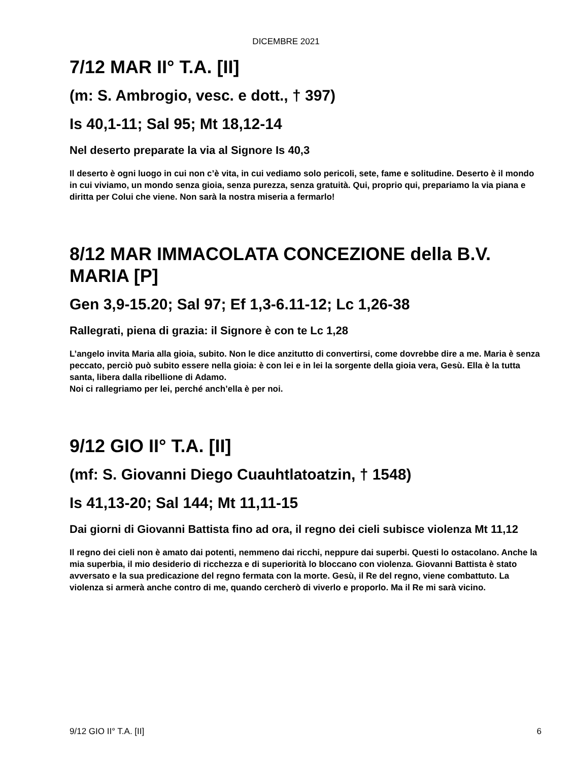DICEMBRE 2021
7/12 MAR II° T.A. [II]
(m: S. Ambrogio, vesc. e dott., † 397)
Is 40,1-11; Sal 95; Mt 18,12-14
Nel deserto preparate la via al Signore Is 40,3
Il deserto è ogni luogo in cui non c’è vita, in cui vediamo solo pericoli, sete, fame e solitudine. Deserto è il mondo in cui viviamo, un mondo senza gioia, senza purezza, senza gratuità. Qui, proprio qui, prepariamo la via piana e diritta per Colui che viene. Non sarà la nostra miseria a fermarlo!
8/12 MAR IMMACOLATA CONCEZIONE della B.V. MARIA [P]
Gen 3,9-15.20; Sal 97; Ef 1,3-6.11-12; Lc 1,26-38
Rallegrati, piena di grazia: il Signore è con te Lc 1,28
L’angelo invita Maria alla gioia, subito. Non le dice anzitutto di convertirsi, come dovrebbe dire a me. Maria è senza peccato, perciò può subito essere nella gioia: è con lei e in lei la sorgente della gioia vera, Gesù. Ella è la tutta santa, libera dalla ribellione di Adamo.
Noi ci rallegriamo per lei, perché anch’ella è per noi.
9/12 GIO II° T.A. [II]
(mf: S. Giovanni Diego Cuauhtlatoatzin, † 1548)
Is 41,13-20; Sal 144; Mt 11,11-15
Dai giorni di Giovanni Battista fino ad ora, il regno dei cieli subisce violenza Mt 11,12
Il regno dei cieli non è amato dai potenti, nemmeno dai ricchi, neppure dai superbi. Questi lo ostacolano. Anche la mia superbia, il mio desiderio di ricchezza e di superiorità lo bloccano con violenza. Giovanni Battista è stato avversato e la sua predicazione del regno fermata con la morte. Gesù, il Re del regno, viene combattuto. La violenza si armerà anche contro di me, quando cercherò di viverlo e proporlo. Ma il Re mi sarà vicino.
9/12 GIO II° T.A. [II] 6